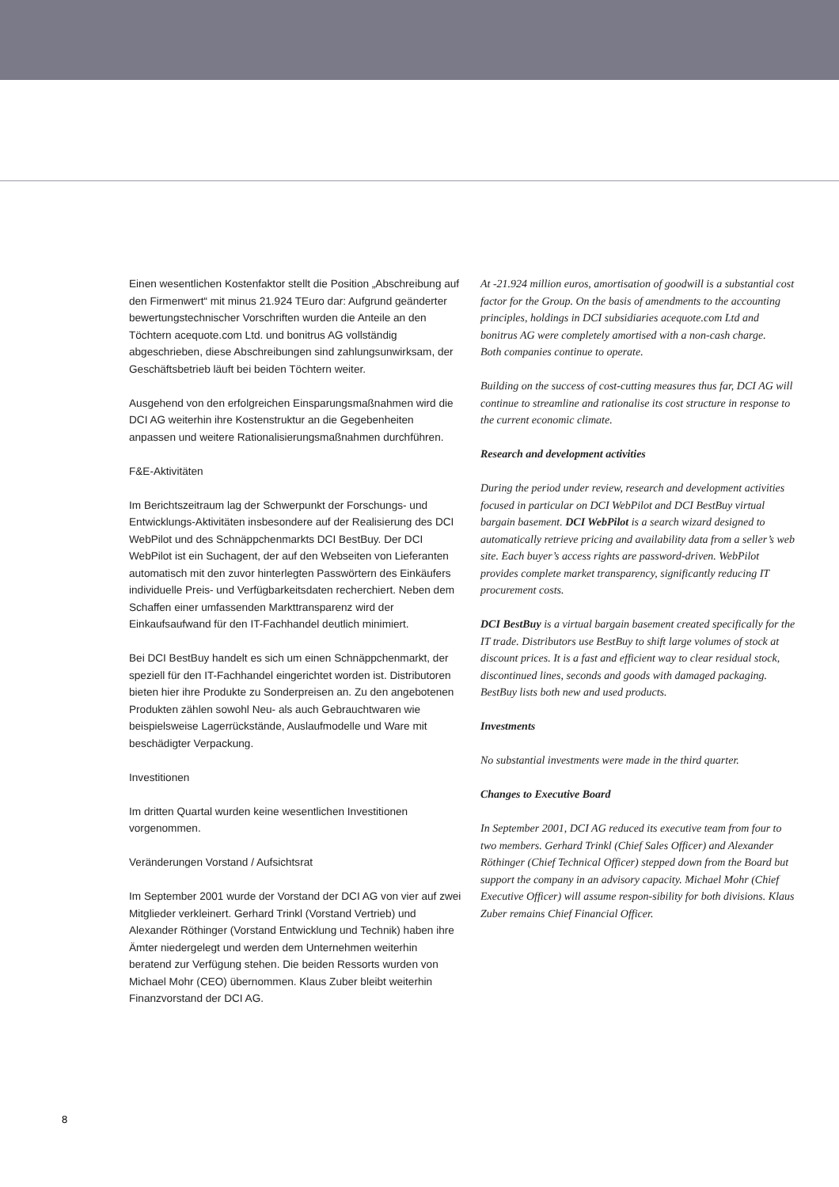Einen wesentlichen Kostenfaktor stellt die Position „Abschreibung auf den Firmenwert“ mit minus 21.924 TEuro dar: Aufgrund geänderter bewertungstechnischer Vorschriften wurden die Anteile an den Töchtern acequote.com Ltd. und bonitrus AG vollständig abgeschrieben, diese Abschreibungen sind zahlungsunwirksam, der Geschäftsbetrieb läuft bei beiden Töchtern weiter.
Ausgehend von den erfolgreichen Einsparungsmaßnahmen wird die DCI AG weiterhin ihre Kostenstruktur an die Gegebenheiten anpassen und weitere Rationalisierungsmaßnahmen durchführen.
F&E-Aktivitäten
Im Berichtszeitraum lag der Schwerpunkt der Forschungs- und Entwicklungs-Aktivitäten insbesondere auf der Realisierung des DCI WebPilot und des Schnäppchenmarkts DCI BestBuy. Der DCI WebPilot ist ein Suchagent, der auf den Webseiten von Lieferanten automatisch mit den zuvor hinterlegten Passwörtern des Einkäufers individuelle Preis- und Verfügbarkeitsdaten recherchiert. Neben dem Schaffen einer umfassenden Markttransparenz wird der Einkaufsaufwand für den IT-Fachhandel deutlich minimiert.
Bei DCI BestBuy handelt es sich um einen Schnäppchenmarkt, der speziell für den IT-Fachhandel eingerichtet worden ist. Distributoren bieten hier ihre Produkte zu Sonderpreisen an. Zu den angebotenen Produkten zählen sowohl Neu- als auch Gebrauchtwaren wie beispielsweise Lagerrückstände, Auslaufmodelle und Ware mit beschädigter Verpackung.
Investitionen
Im dritten Quartal wurden keine wesentlichen Investitionen vorgenommen.
Veränderungen Vorstand / Aufsichtsrat
Im September 2001 wurde der Vorstand der DCI AG von vier auf zwei Mitglieder verkleinert. Gerhard Trinkl (Vorstand Vertrieb) und Alexander Röthinger (Vorstand Entwicklung und Technik) haben ihre Ämter niedergelegt und werden dem Unternehmen weiterhin beratend zur Verfügung stehen. Die beiden Ressorts wurden von Michael Mohr (CEO) übernommen. Klaus Zuber bleibt weiterhin Finanzvorstand der DCI AG.
At -21.924 million euros, amortisation of goodwill is a substantial cost factor for the Group. On the basis of amendments to the accounting principles, holdings in DCI subsidiaries acequote.com Ltd and bonitrus AG were completely amortised with a non-cash charge.
Both companies continue to operate.
Building on the success of cost-cutting measures thus far, DCI AG will continue to streamline and rationalise its cost structure in response to the current economic climate.
Research and development activities
During the period under review, research and development activities focused in particular on DCI WebPilot and DCI BestBuy virtual bargain basement. DCI WebPilot is a search wizard designed to automatically retrieve pricing and availability data from a seller’s web site. Each buyer’s access rights are password-driven. WebPilot provides complete market transparency, significantly reducing IT procurement costs.
DCI BestBuy is a virtual bargain basement created specifically for the IT trade. Distributors use BestBuy to shift large volumes of stock at discount prices. It is a fast and efficient way to clear residual stock, discontinued lines, seconds and goods with damaged packaging. BestBuy lists both new and used products.
Investments
No substantial investments were made in the third quarter.
Changes to Executive Board
In September 2001, DCI AG reduced its executive team from four to two members. Gerhard Trinkl (Chief Sales Officer) and Alexander Röthinger (Chief Technical Officer) stepped down from the Board but support the company in an advisory capacity. Michael Mohr (Chief Executive Officer) will assume respon-sibility for both divisions. Klaus Zuber remains Chief Financial Officer.
8